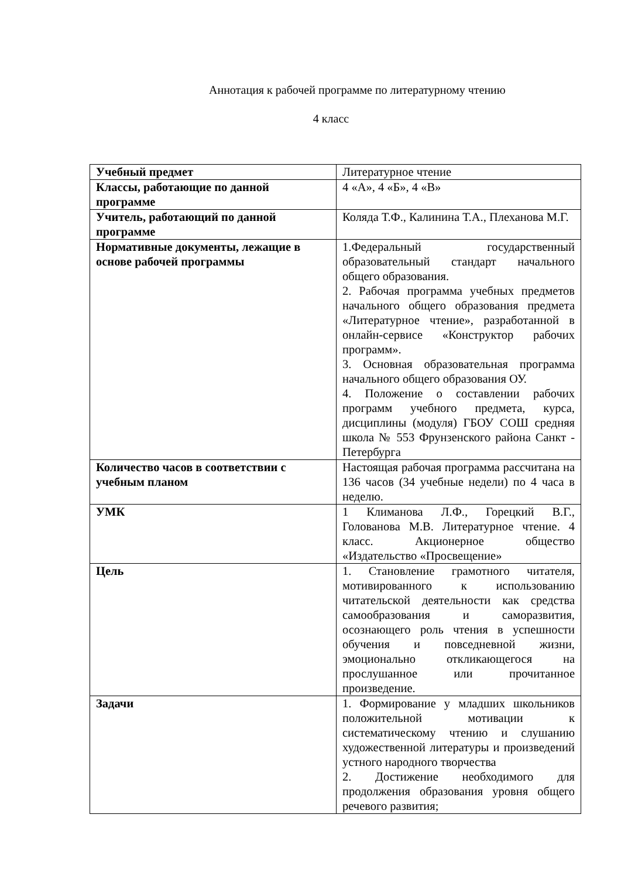Аннотация к рабочей программе по литературному чтению
4 класс
| Учебный предмет | Литературное чтение |
| Классы, работающие по данной программе | 4 «А», 4 «Б», 4 «В» |
| Учитель, работающий по данной программе | Коляда Т.Ф., Калинина Т.А., Плеханова М.Г. |
| Нормативные документы, лежащие в основе рабочей программы | 1.Федеральный государственный образовательный стандарт начального общего образования. 2. Рабочая программа учебных предметов начального общего образования предмета «Литературное чтение», разработанной в онлайн-сервисе «Конструктор рабочих программ». 3. Основная образовательная программа начального общего образования ОУ. 4. Положение о составлении рабочих программ учебного предмета, курса, дисциплины (модуля) ГБОУ СОШ средняя школа № 553 Фрунзенского района Санкт - Петербурга |
| Количество часов в соответствии с учебным планом | Настоящая рабочая программа рассчитана на 136 часов (34 учебные недели) по 4 часа в неделю. |
| УМК | 1 Климанова Л.Ф., Горецкий В.Г., Голованова М.В. Литературное чтение. 4 класс. Акционерное общество «Издательство «Просвещение» |
| Цель | 1. Становление грамотного читателя, мотивированного к использованию читательской деятельности как средства самообразования и саморазвития, осознающего роль чтения в успешности обучения и повседневной жизни, эмоционально откликающегося на прослушанное или прочитанное произведение. |
| Задачи | 1. Формирование у младших школьников положительной мотивации к систематическому чтению и слушанию художественной литературы и произведений устного народного творчества 2. Достижение необходимого для продолжения образования уровня общего речевого развития; |